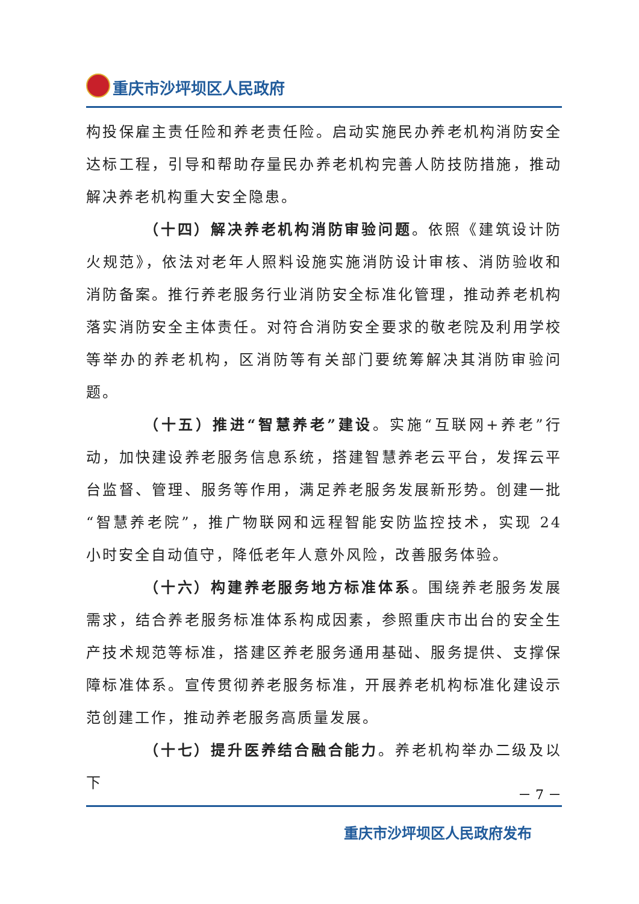重庆市沙坪坝区人民政府
构投保雇主责任险和养老责任险。启动实施民办养老机构消防安全达标工程，引导和帮助存量民办养老机构完善人防技防措施，推动解决养老机构重大安全隐患。
（十四）解决养老机构消防审验问题。依照《建筑设计防火规范》，依法对老年人照料设施实施消防设计审核、消防验收和消防备案。推行养老服务行业消防安全标准化管理，推动养老机构落实消防安全主体责任。对符合消防安全要求的敬老院及利用学校等举办的养老机构，区消防等有关部门要统筹解决其消防审验问题。
（十五）推进“智慧养老”建设。实施“互联网+养老”行动，加快建设养老服务信息系统，搭建智慧养老云平台，发挥云平台监督、管理、服务等作用，满足养老服务发展新形势。创建一批“智慧养老院”，推广物联网和远程智能安防监控技术，实现 24 小时安全自动值守，降低老年人意外风险，改善服务体验。
（十六）构建养老服务地方标准体系。围绕养老服务发展需求，结合养老服务标准体系构成因素，参照重庆市出台的安全生产技术规范等标准，搭建区养老服务通用基础、服务提供、支撑保障标准体系。宣传贯彻养老服务标准，开展养老机构标准化建设示范创建工作，推动养老服务高质量发展。
（十七）提升医养结合融合能力。养老机构举办二级及以下
－ 7 －
重庆市沙坪坝区人民政府发布